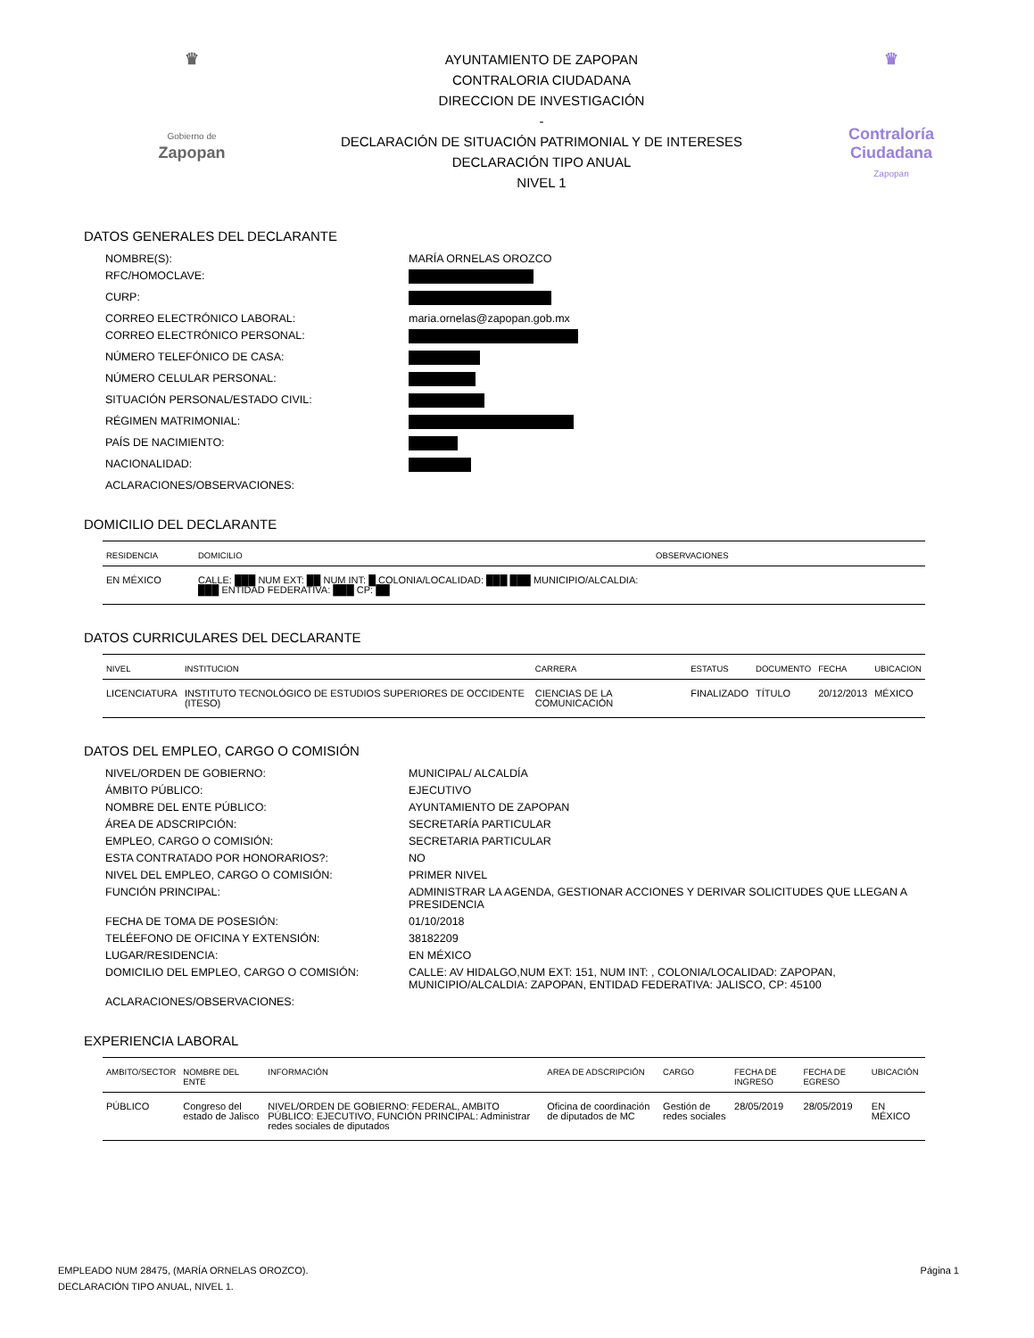♛
Gobierno de
Zapopan
AYUNTAMIENTO DE ZAPOPAN
CONTRALORIA CIUDADANA
DIRECCION DE INVESTIGACIÓN
-
DECLARACIÓN DE SITUACIÓN PATRIMONIAL Y DE INTERESES
DECLARACIÓN TIPO ANUAL
NIVEL 1
♛
Contraloría
Ciudadana
Zapopan
DATOS GENERALES DEL DECLARANTE
NOMBRE(S):
MARÍA ORNELAS OROZCO
RFC/HOMOCLAVE:
CURP:
CORREO ELECTRÓNICO LABORAL:
maria.ornelas@zapopan.gob.mx
CORREO ELECTRÓNICO PERSONAL:
NÚMERO TELEFÓNICO DE CASA:
NÚMERO CELULAR PERSONAL:
SITUACIÓN PERSONAL/ESTADO CIVIL:
RÉGIMEN MATRIMONIAL:
PAÍS DE NACIMIENTO:
NACIONALIDAD:
ACLARACIONES/OBSERVACIONES:
DOMICILIO DEL DECLARANTE
| RESIDENCIA | DOMICILIO | OBSERVACIONES |
| --- | --- | --- |
| EN MÉXICO | CALLE: ███ NUM EXT: ██ NUM INT: █ COLONIA/LOCALIDAD: ███ ███ MUNICIPIO/ALCALDIA: ███ ENTIDAD FEDERATIVA: ███ CP: ██ | |
DATOS CURRICULARES DEL DECLARANTE
| NIVEL | INSTITUCION | CARRERA | ESTATUS | DOCUMENTO | FECHA | UBICACION |
| --- | --- | --- | --- | --- | --- | --- |
| LICENCIATURA | INSTITUTO TECNOLÓGICO DE ESTUDIOS SUPERIORES DE OCCIDENTE (ITESO) | CIENCIAS DE LA COMUNICACIÓN | FINALIZADO | TÍTULO | 20/12/2013 | MÉXICO |
DATOS DEL EMPLEO, CARGO O COMISIÓN
NIVEL/ORDEN DE GOBIERNO:
MUNICIPAL/ ALCALDÍA
ÁMBITO PÚBLICO:
EJECUTIVO
NOMBRE DEL ENTE PÚBLICO:
AYUNTAMIENTO DE ZAPOPAN
ÁREA DE ADSCRIPCIÓN:
SECRETARÍA PARTICULAR
EMPLEO, CARGO O COMISIÓN:
SECRETARIA PARTICULAR
ESTA CONTRATADO POR HONORARIOS?:
NO
NIVEL DEL EMPLEO, CARGO O COMISIÓN:
PRIMER NIVEL
FUNCIÓN PRINCIPAL:
ADMINISTRAR LA AGENDA, GESTIONAR ACCIONES Y DERIVAR SOLICITUDES QUE LLEGAN A PRESIDENCIA
FECHA DE TOMA DE POSESIÓN:
01/10/2018
TELÉEFONO DE OFICINA Y EXTENSIÓN:
38182209
LUGAR/RESIDENCIA:
EN MÉXICO
DOMICILIO DEL EMPLEO, CARGO O COMISIÓN:
CALLE: AV HIDALGO,NUM EXT: 151, NUM INT: , COLONIA/LOCALIDAD: ZAPOPAN, MUNICIPIO/ALCALDIA: ZAPOPAN, ENTIDAD FEDERATIVA: JALISCO, CP: 45100
ACLARACIONES/OBSERVACIONES:
EXPERIENCIA LABORAL
| AMBITO/SECTOR | NOMBRE DEL ENTE | INFORMACIÓN | AREA DE ADSCRIPCIÓN | CARGO | FECHA DE INGRESO | FECHA DE EGRESO | UBICACIÓN |
| --- | --- | --- | --- | --- | --- | --- | --- |
| PÚBLICO | Congreso del estado de Jalisco | NIVEL/ORDEN DE GOBIERNO: FEDERAL, AMBITO PÚBLICO: EJECUTIVO, FUNCIÓN PRINCIPAL: Administrar redes sociales de diputados | Oficina de coordinación de diputados de MC | Gestión de redes sociales | 28/05/2019 | 28/05/2019 | EN MÉXICO |
EMPLEADO NUM 28475, (MARÍA ORNELAS OROZCO).
DECLARACIÓN TIPO ANUAL, NIVEL 1.
Página 1